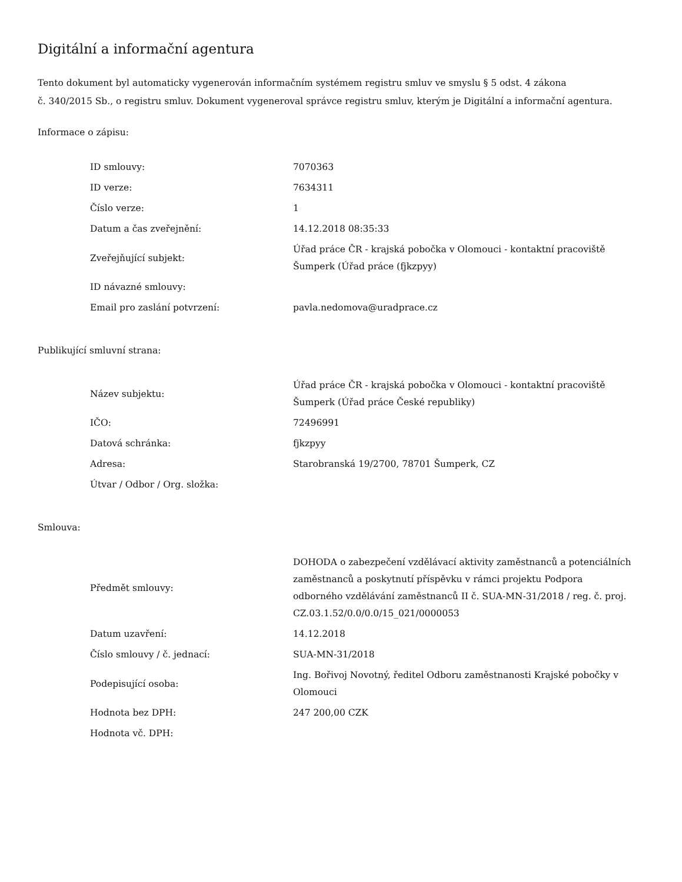Digitální a informační agentura
Tento dokument byl automaticky vygenerován informačním systémem registru smluv ve smyslu § 5 odst. 4 zákona
č. 340/2015 Sb., o registru smluv. Dokument vygeneroval správce registru smluv, kterým je Digitální a informační agentura.
Informace o zápisu:
| ID smlouvy: | 7070363 |
| ID verze: | 7634311 |
| Číslo verze: | 1 |
| Datum a čas zveřejnění: | 14.12.2018 08:35:33 |
| Zveřejňující subjekt: | Úřad práce ČR - krajská pobočka v Olomouci - kontaktní pracoviště Šumperk (Úřad práce (fjkzpyy) |
| ID návazné smlouvy: | |
| Email pro zaslání potvrzení: | pavla.nedomova@uradprace.cz |
Publikující smluvní strana:
| Název subjektu: | Úřad práce ČR - krajská pobočka v Olomouci - kontaktní pracoviště Šumperk (Úřad práce České republiky) |
| IČO: | 72496991 |
| Datová schránka: | fjkzpyy |
| Adresa: | Starobranská 19/2700, 78701 Šumperk, CZ |
| Útvar / Odbor / Org. složka: | |
Smlouva:
| Předmět smlouvy: | DOHODA o zabezpečení vzdělávací aktivity zaměstnanců a potenciálních zaměstnanců a poskytnutí příspěvku v rámci projektu Podpora odborného vzdělávání zaměstnanců II č. SUA-MN-31/2018 / reg. č. proj. CZ.03.1.52/0.0/0.0/15_021/0000053 |
| Datum uzavření: | 14.12.2018 |
| Číslo smlouvy / č. jednací: | SUA-MN-31/2018 |
| Podepisující osoba: | Ing. Bořivoj Novotný, ředitel Odboru zaměstnanosti Krajské pobočky v Olomouci |
| Hodnota bez DPH: | 247 200,00 CZK |
| Hodnota vč. DPH: | |